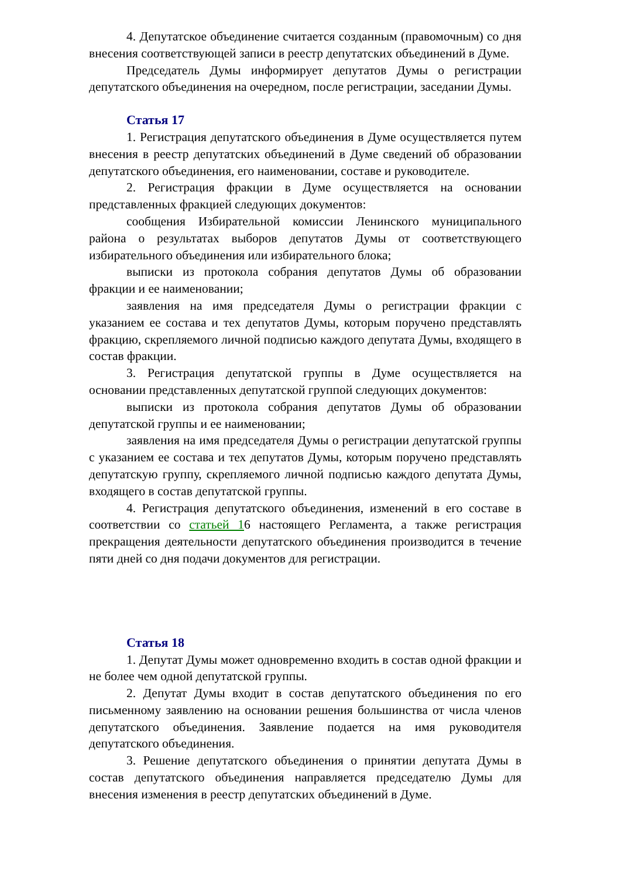4. Депутатское объединение считается созданным (правомочным) со дня внесения соответствующей записи в реестр депутатских объединений в Думе.
Председатель Думы информирует депутатов Думы о регистрации депутатского объединения на очередном, после регистрации, заседании Думы.
Статья 17
1. Регистрация депутатского объединения в Думе осуществляется путем внесения в реестр депутатских объединений в Думе сведений об образовании депутатского объединения, его наименовании, составе и руководителе.
2. Регистрация фракции в Думе осуществляется на основании представленных фракцией следующих документов:
сообщения Избирательной комиссии Ленинского муниципального района о результатах выборов депутатов Думы от соответствующего избирательного объединения или избирательного блока;
выписки из протокола собрания депутатов Думы об образовании фракции и ее наименовании;
заявления на имя председателя Думы о регистрации фракции с указанием ее состава и тех депутатов Думы, которым поручено представлять фракцию, скрепляемого личной подписью каждого депутата Думы, входящего в состав фракции.
3. Регистрация депутатской группы в Думе осуществляется на основании представленных депутатской группой следующих документов:
выписки из протокола собрания депутатов Думы об образовании депутатской группы и ее наименовании;
заявления на имя председателя Думы о регистрации депутатской группы с указанием ее состава и тех депутатов Думы, которым поручено представлять депутатскую группу, скрепляемого личной подписью каждого депутата Думы, входящего в состав депутатской группы.
4. Регистрация депутатского объединения, изменений в его составе в соответствии со статьей 16 настоящего Регламента, а также регистрация прекращения деятельности депутатского объединения производится в течение пяти дней со дня подачи документов для регистрации.
Статья 18
1. Депутат Думы может одновременно входить в состав одной фракции и не более чем одной депутатской группы.
2. Депутат Думы входит в состав депутатского объединения по его письменному заявлению на основании решения большинства от числа членов депутатского объединения. Заявление подается на имя руководителя депутатского объединения.
3. Решение депутатского объединения о принятии депутата Думы в состав депутатского объединения направляется председателю Думы для внесения изменения в реестр депутатских объединений в Думе.